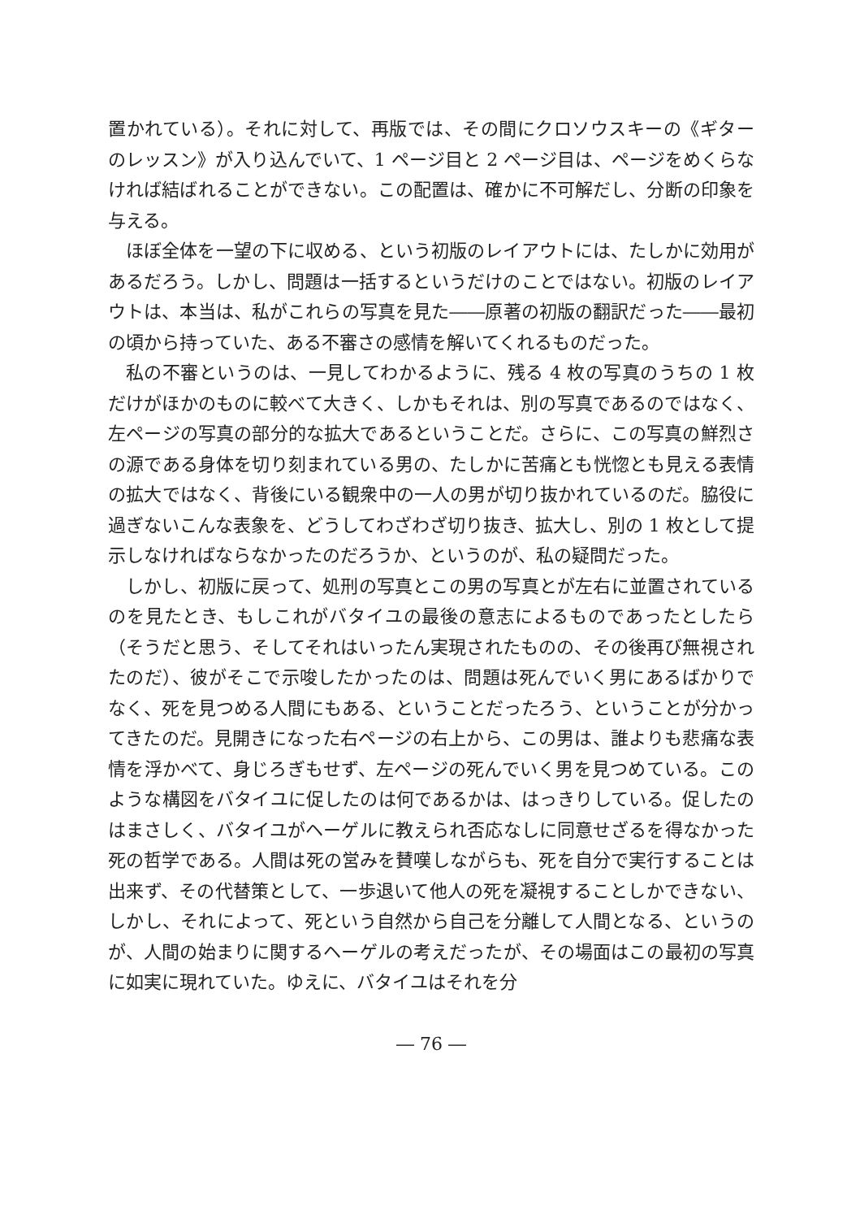置かれている）。それに対して、再版では、その間にクロソウスキーの《ギターのレッスン》が入り込んでいて、1 ページ目と 2 ページ目は、ページをめくらなければ結ばれることができない。この配置は、確かに不可解だし、分断の印象を与える。
ほぼ全体を一望の下に収める、という初版のレイアウトには、たしかに効用があるだろう。しかし、問題は一括するというだけのことではない。初版のレイアウトは、本当は、私がこれらの写真を見た――原著の初版の翻訳だった――最初の頃から持っていた、ある不審さの感情を解いてくれるものだった。
私の不審というのは、一見してわかるように、残る 4 枚の写真のうちの 1 枚だけがほかのものに較べて大きく、しかもそれは、別の写真であるのではなく、左ページの写真の部分的な拡大であるということだ。さらに、この写真の鮮烈さの源である身体を切り刻まれている男の、たしかに苦痛とも恍惚とも見える表情の拡大ではなく、背後にいる観衆中の一人の男が切り抜かれているのだ。脇役に過ぎないこんな表象を、どうしてわざわざ切り抜き、拡大し、別の 1 枚として提示しなければならなかったのだろうか、というのが、私の疑問だった。
しかし、初版に戻って、処刑の写真とこの男の写真とが左右に並置されているのを見たとき、もしこれがバタイユの最後の意志によるものであったとしたら（そうだと思う、そしてそれはいったん実現されたものの、その後再び無視されたのだ）、彼がそこで示唆したかったのは、問題は死んでいく男にあるばかりでなく、死を見つめる人間にもある、ということだったろう、ということが分かってきたのだ。見開きになった右ページの右上から、この男は、誰よりも悲痛な表情を浮かべて、身じろぎもせず、左ページの死んでいく男を見つめている。このような構図をバタイユに促したのは何であるかは、はっきりしている。促したのはまさしく、バタイユがヘーゲルに教えられ否応なしに同意せざるを得なかった死の哲学である。人間は死の営みを賛嘆しながらも、死を自分で実行することは出来ず、その代替策として、一歩退いて他人の死を凝視することしかできない、しかし、それによって、死という自然から自己を分離して人間となる、というのが、人間の始まりに関するヘーゲルの考えだったが、その場面はこの最初の写真に如実に現れていた。ゆえに、バタイユはそれを分
― 76 ―